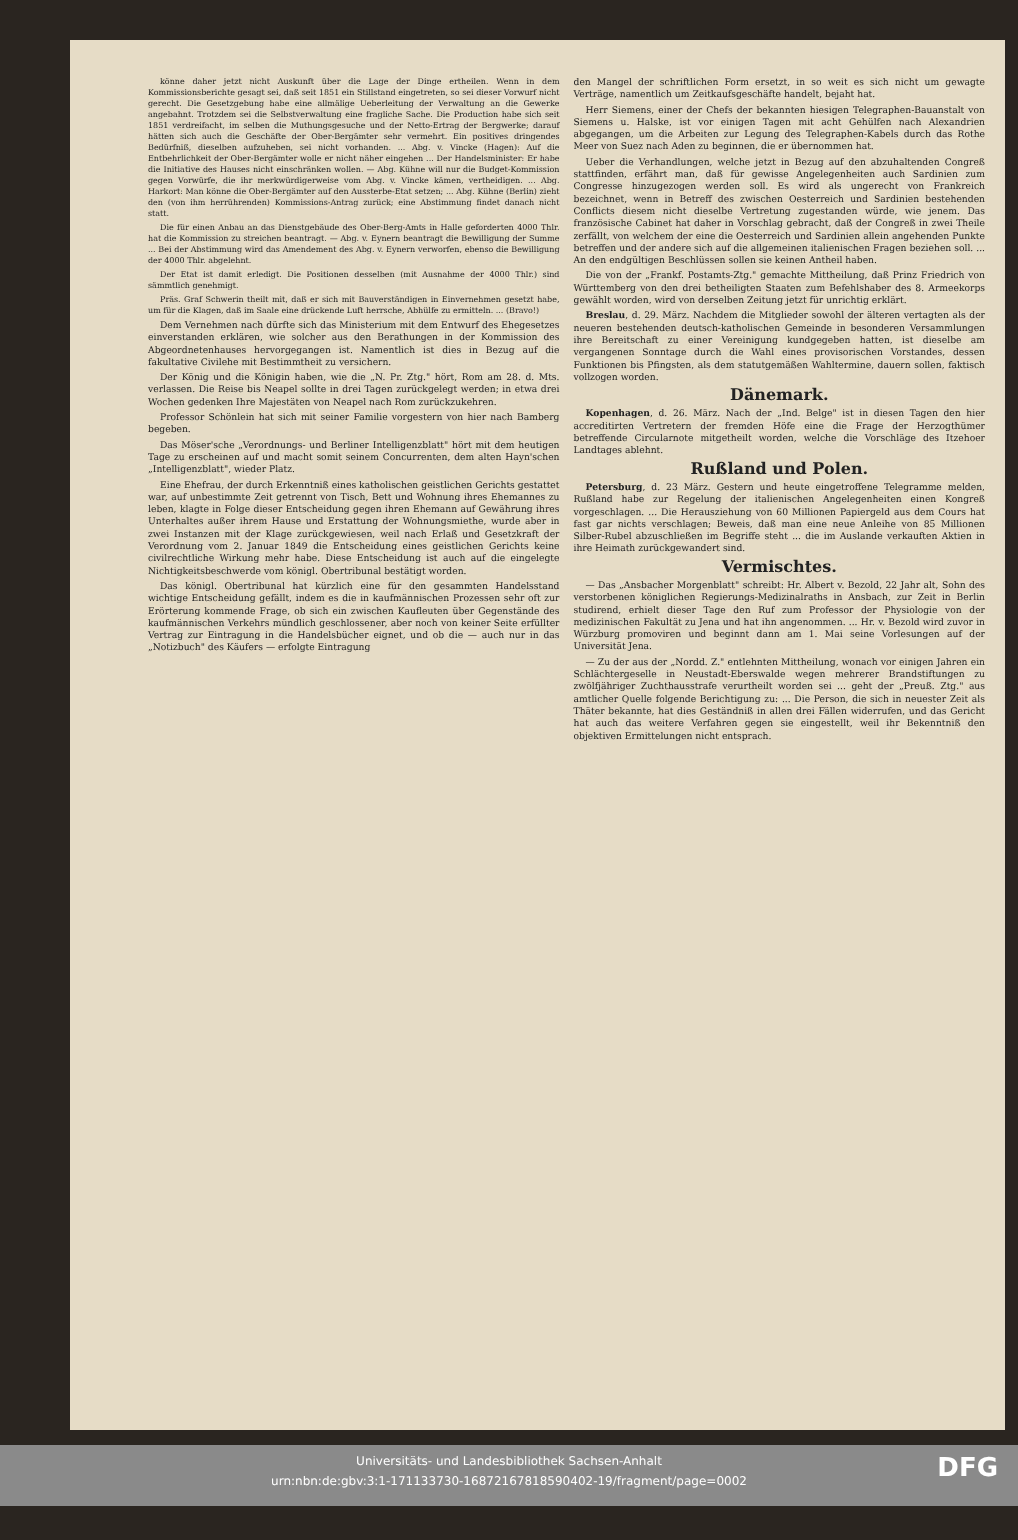könne daher jetzt nicht Auskunft über die Lage der Dinge ertheilen. Wenn in dem Kommissionsberichte gesagt sei, daß seit 1851 ein Stillstand eingetreten, so sei dieser Vorwurf nicht gerecht. Die Gesetzgebung habe eine allmälige Ueberleitung der Verwaltung an die Gewerke angebahnt. Trotzdem sei die Selbstverwaltung eine fragliche Sache. Die Production habe sich seit 1851 verdreifacht, im selben die Muthungsgesuche und der Netto-Ertrag der Bergwerke; darauf hätten sich auch die Geschäfte der Ober-Bergämter sehr vermehrt. Ein positives dringendes Bedürfniß, dieselben aufzuheben, sei nicht vorhanden. ... Abg. v. Vincke (Hagen): Auf die Entbehrlichkeit der Ober-Bergämter wolle er nicht näher eingehen ... Der Handelsminister: Er habe die Initiative des Hauses nicht einschränken wollen. — Abg. Kühne will nur die Budget-Kommission gegen Vorwürfe, die ihr merkwürdigerweise vom Abg. v. Vincke kämen, vertheidigen. ... Abg. Harkort: Man könne die Ober-Bergämter auf den Aussterbe-Etat setzen; ... Abg. Kühne (Berlin) zieht den (von ihm herrührenden) Kommissions-Antrag zurück; eine Abstimmung findet danach nicht statt.
Die für einen Anbau an das Dienstgebäude des Ober-Berg-Amts in Halle geforderten 4000 Thlr. hat die Kommission zu streichen beantragt. — Abg. v. Eynern beantragt die Bewilligung der Summe ... Bei der Abstimmung wird das Amendement des Abg. v. Eynern verworfen, ebenso die Bewilligung der 4000 Thlr. abgelehnt.
Der Etat ist damit erledigt. Die Positionen desselben (mit Ausnahme der 4000 Thlr.) sind sämmtlich genehmigt.
Präs. Graf Schwerin theilt mit, daß er sich mit Bauverständigen in Einvernehmen gesetzt habe, um für die Klagen, daß im Saale eine drückende Luft herrsche, Abhülfe zu ermitteln. ... (Bravo!)
Dem Vernehmen nach dürfte sich das Ministerium mit dem Entwurf des Ehegesetzes einverstanden erklären, wie solcher aus den Berathungen in der Kommission des Abgeordnetenhauses hervorgegangen ist. Namentlich ist dies in Bezug auf die fakultative Civilehe mit Bestimmtheit zu versichern.
Der König und die Königin haben, wie die „N. Pr. Ztg." hört, Rom am 28. d. Mts. verlassen. Die Reise bis Neapel sollte in drei Tagen zurückgelegt werden; in etwa drei Wochen gedenken Ihre Majestäten von Neapel nach Rom zurückzukehren.
Professor Schönlein hat sich mit seiner Familie vorgestern von hier nach Bamberg begeben.
Das Möser'sche „Verordnungs- und Berliner Intelligenzblatt" hört mit dem heutigen Tage zu erscheinen auf und macht somit seinem Concurrenten, dem alten Hayn'schen „Intelligenzblatt", wieder Platz.
Eine Ehefrau, der durch Erkenntniß eines katholischen geistlichen Gerichts gestattet war, auf unbestimmte Zeit getrennt von Tisch, Bett und Wohnung ihres Ehemannes zu leben, klagte in Folge dieser Entscheidung gegen ihren Ehemann auf Gewährung ihres Unterhaltes außer ihrem Hause und Erstattung der Wohnungsmiethe, wurde aber in zwei Instanzen mit der Klage zurückgewiesen, weil nach Erlaß und Gesetzkraft der Verordnung vom 2. Januar 1849 die Entscheidung eines geistlichen Gerichts keine civilrechtliche Wirkung mehr habe. Diese Entscheidung ist auch auf die eingelegte Nichtigkeitsbeschwerde vom königl. Obertribunal bestätigt worden.
Das königl. Obertribunal hat kürzlich eine für den gesammten Handelsstand wichtige Entscheidung gefällt, indem es die in kaufmännischen Prozessen sehr oft zur Erörterung kommende Frage, ob sich ein zwischen Kaufleuten über Gegenstände des kaufmännischen Verkehrs mündlich geschlossener, aber noch von keiner Seite erfüllter Vertrag zur Eintragung in die Handelsbücher eignet, und ob die — auch nur in das „Notizbuch" des Käufers — erfolgte Eintragung
den Mangel der schriftlichen Form ersetzt, in so weit es sich nicht um gewagte Verträge, namentlich um Zeitkaufsgeschäfte handelt, bejaht hat.
Herr Siemens, einer der Chefs der bekannten hiesigen Telegraphen-Bauanstalt von Siemens u. Halske, ist vor einigen Tagen mit acht Gehülfen nach Alexandrien abgegangen, um die Arbeiten zur Legung des Telegraphen-Kabels durch das Rothe Meer von Suez nach Aden zu beginnen, die er übernommen hat.
Ueber die Verhandlungen, welche jetzt in Bezug auf den abzuhaltenden Congreß stattfinden, erfährt man, daß für gewisse Angelegenheiten auch Sardinien zum Congresse hinzugezogen werden soll. Es wird als ungerecht von Frankreich bezeichnet, wenn in Betreff des zwischen Oesterreich und Sardinien bestehenden Conflicts diesem nicht dieselbe Vertretung zugestanden würde, wie jenem. Das französische Cabinet hat daher in Vorschlag gebracht, daß der Congreß in zwei Theile zerfällt, von welchem der eine die Oesterreich und Sardinien allein angehenden Punkte betreffen und der andere sich auf die allgemeinen italienischen Fragen beziehen soll. ... An den endgültigen Beschlüssen sollen sie keinen Antheil haben.
Die von der „Frankf. Postamts-Ztg." gemachte Mittheilung, daß Prinz Friedrich von Württemberg von den drei betheiligten Staaten zum Befehlshaber des 8. Armeekorps gewählt worden, wird von derselben Zeitung jetzt für unrichtig erklärt.
Breslau, d. 29. März. Nachdem die Mitglieder sowohl der älteren vertagten als der neueren bestehenden deutsch-katholischen Gemeinde in besonderen Versammlungen ihre Bereitschaft zu einer Vereinigung kundgegeben hatten, ist dieselbe am vergangenen Sonntage durch die Wahl eines provisorischen Vorstandes, dessen Funktionen bis Pfingsten, als dem statutgemäßen Wahltermine, dauern sollen, faktisch vollzogen worden.
Dänemark.
Kopenhagen, d. 26. März. Nach der „Ind. Belge" ist in diesen Tagen den hier accreditirten Vertretern der fremden Höfe eine die Frage der Herzogthümer betreffende Circularnote mitgetheilt worden, welche die Vorschläge des Itzehoer Landtages ablehnt.
Rußland und Polen.
Petersburg, d. 23 März. Gestern und heute eingetroffene Telegramme melden, Rußland habe zur Regelung der italienischen Angelegenheiten einen Kongreß vorgeschlagen. ... Die Herausziehung von 60 Millionen Papiergeld aus dem Cours hat fast gar nichts verschlagen; Beweis, daß man eine neue Anleihe von 85 Millionen Silber-Rubel abzuschließen im Begriffe steht ... die im Auslande verkauften Aktien in ihre Heimath zurückgewandert sind.
Vermischtes.
— Das „Ansbacher Morgenblatt" schreibt: Hr. Albert v. Bezold, 22 Jahr alt, Sohn des verstorbenen königlichen Regierungs-Medizinalraths in Ansbach, zur Zeit in Berlin studirend, erhielt dieser Tage den Ruf zum Professor der Physiologie von der medizinischen Fakultät zu Jena und hat ihn angenommen. ... Hr. v. Bezold wird zuvor in Würzburg promoviren und beginnt dann am 1. Mai seine Vorlesungen auf der Universität Jena.
— Zu der aus der „Nordd. Z." entlehnten Mittheilung, wonach vor einigen Jahren ein Schlächtergeselle in Neustadt-Eberswalde wegen mehrerer Brandstiftungen zu zwölfjähriger Zuchthausstrafe verurtheilt worden sei ... geht der „Preuß. Ztg." aus amtlicher Quelle folgende Berichtigung zu: ... Die Person, die sich in neuester Zeit als Thäter bekannte, hat dies Geständniß in allen drei Fällen widerrufen, und das Gericht hat auch das weitere Verfahren gegen sie eingestellt, weil ihr Bekenntniß den objektiven Ermittelungen nicht entsprach.
Universitäts- und Landesbibliothek Sachsen-Anhalt
urn:nbn:de:gbv:3:1-171133730-16872167818590402-19/fragment/page=0002
DFG